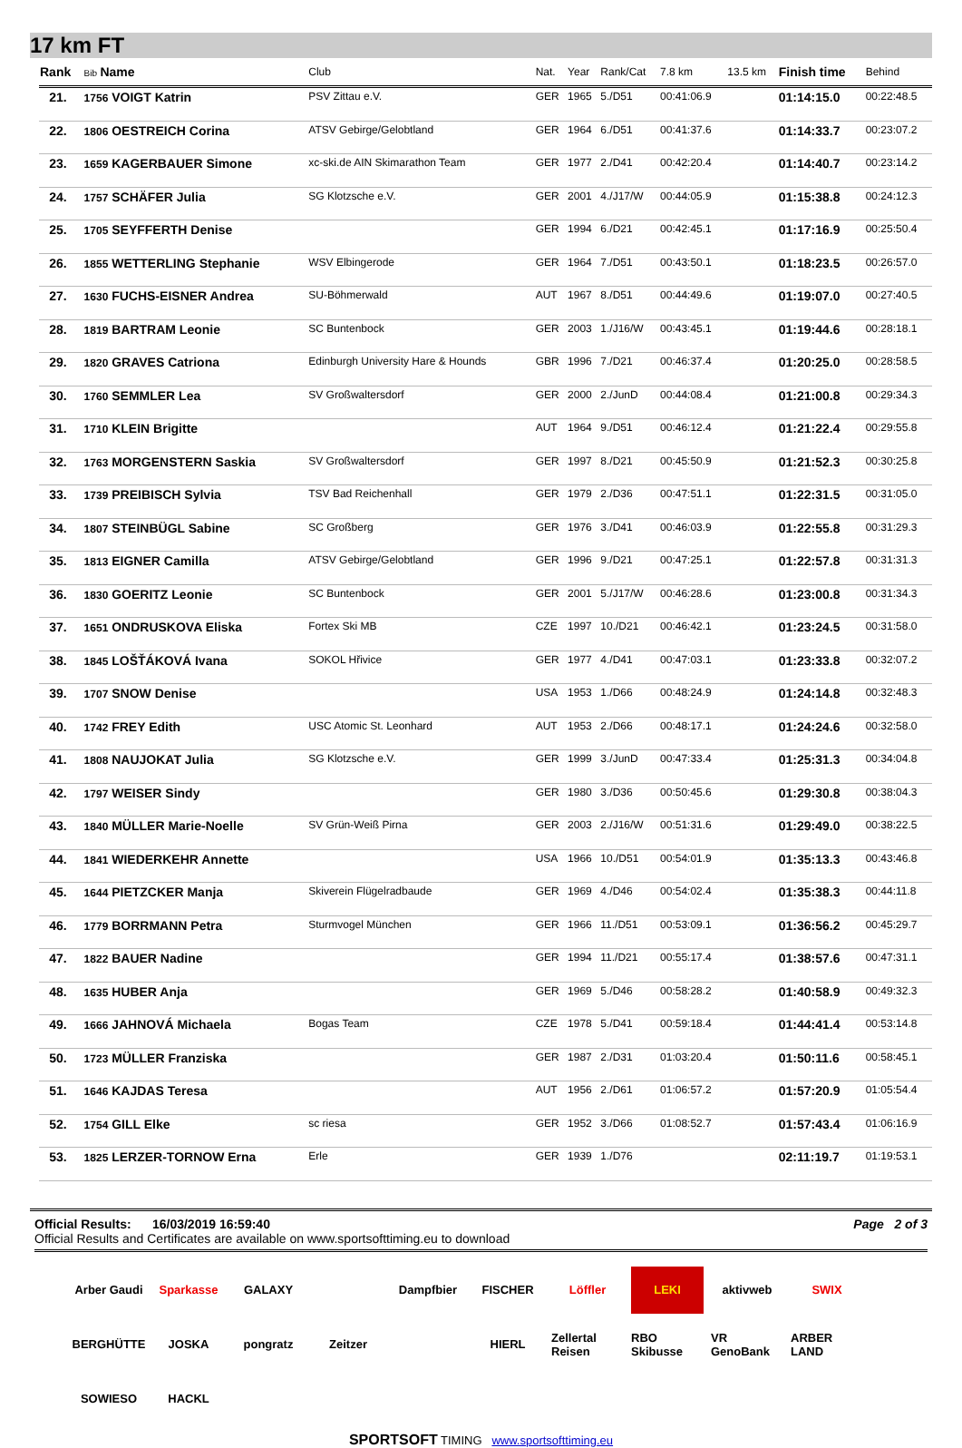17 km FT
| Rank | Bib Name | Club | Nat. | Year | Rank/Cat | 7.8 km | 13.5 km | Finish time | Behind |
| --- | --- | --- | --- | --- | --- | --- | --- | --- | --- |
| 21. | 1756 VOIGT Katrin | PSV Zittau e.V. | GER | 1965 | 5./D51 | 00:41:06.9 | | 01:14:15.0 | 00:22:48.5 |
| 22. | 1806 OESTREICH Corina | ATSV Gebirge/Gelobtland | GER | 1964 | 6./D51 | 00:41:37.6 | | 01:14:33.7 | 00:23:07.2 |
| 23. | 1659 KAGERBAUER Simone | xc-ski.de AIN Skimarathon Team | GER | 1977 | 2./D41 | 00:42:20.4 | | 01:14:40.7 | 00:23:14.2 |
| 24. | 1757 SCHÄFER Julia | SG Klotzsche e.V. | GER | 2001 | 4./J17/W | 00:44:05.9 | | 01:15:38.8 | 00:24:12.3 |
| 25. | 1705 SEYFFERTH Denise | | GER | 1994 | 6./D21 | 00:42:45.1 | | 01:17:16.9 | 00:25:50.4 |
| 26. | 1855 WETTERLING Stephanie | WSV Elbingerode | GER | 1964 | 7./D51 | 00:43:50.1 | | 01:18:23.5 | 00:26:57.0 |
| 27. | 1630 FUCHS-EISNER Andrea | SU-Böhmerwald | AUT | 1967 | 8./D51 | 00:44:49.6 | | 01:19:07.0 | 00:27:40.5 |
| 28. | 1819 BARTRAM Leonie | SC Buntenbock | GER | 2003 | 1./J16/W | 00:43:45.1 | | 01:19:44.6 | 00:28:18.1 |
| 29. | 1820 GRAVES Catriona | Edinburgh University Hare & Hounds | GBR | 1996 | 7./D21 | 00:46:37.4 | | 01:20:25.0 | 00:28:58.5 |
| 30. | 1760 SEMMLER Lea | SV Großwaltersdorf | GER | 2000 | 2./JunD | 00:44:08.4 | | 01:21:00.8 | 00:29:34.3 |
| 31. | 1710 KLEIN Brigitte | | AUT | 1964 | 9./D51 | 00:46:12.4 | | 01:21:22.4 | 00:29:55.8 |
| 32. | 1763 MORGENSTERN Saskia | SV Großwaltersdorf | GER | 1997 | 8./D21 | 00:45:50.9 | | 01:21:52.3 | 00:30:25.8 |
| 33. | 1739 PREIBISCH Sylvia | TSV Bad Reichenhall | GER | 1979 | 2./D36 | 00:47:51.1 | | 01:22:31.5 | 00:31:05.0 |
| 34. | 1807 STEINBÜGL Sabine | SC Großberg | GER | 1976 | 3./D41 | 00:46:03.9 | | 01:22:55.8 | 00:31:29.3 |
| 35. | 1813 EIGNER Camilla | ATSV Gebirge/Gelobtland | GER | 1996 | 9./D21 | 00:47:25.1 | | 01:22:57.8 | 00:31:31.3 |
| 36. | 1830 GOERITZ Leonie | SC Buntenbock | GER | 2001 | 5./J17/W | 00:46:28.6 | | 01:23:00.8 | 00:31:34.3 |
| 37. | 1651 ONDRUSKOVA Eliska | Fortex Ski MB | CZE | 1997 | 10./D21 | 00:46:42.1 | | 01:23:24.5 | 00:31:58.0 |
| 38. | 1845 LOŠŤÁKOVÁ Ivana | SOKOL Hřivice | GER | 1977 | 4./D41 | 00:47:03.1 | | 01:23:33.8 | 00:32:07.2 |
| 39. | 1707 SNOW Denise | | USA | 1953 | 1./D66 | 00:48:24.9 | | 01:24:14.8 | 00:32:48.3 |
| 40. | 1742 FREY Edith | USC Atomic St. Leonhard | AUT | 1953 | 2./D66 | 00:48:17.1 | | 01:24:24.6 | 00:32:58.0 |
| 41. | 1808 NAUJOKAT Julia | SG Klotzsche e.V. | GER | 1999 | 3./JunD | 00:47:33.4 | | 01:25:31.3 | 00:34:04.8 |
| 42. | 1797 WEISER Sindy | | GER | 1980 | 3./D36 | 00:50:45.6 | | 01:29:30.8 | 00:38:04.3 |
| 43. | 1840 MÜLLER Marie-Noelle | SV Grün-Weiß Pirna | GER | 2003 | 2./J16/W | 00:51:31.6 | | 01:29:49.0 | 00:38:22.5 |
| 44. | 1841 WIEDERKEHR Annette | | USA | 1966 | 10./D51 | 00:54:01.9 | | 01:35:13.3 | 00:43:46.8 |
| 45. | 1644 PIETZCKER Manja | Skiverein Flügelradbaude | GER | 1969 | 4./D46 | 00:54:02.4 | | 01:35:38.3 | 00:44:11.8 |
| 46. | 1779 BORRMANN Petra | Sturmvogel München | GER | 1966 | 11./D51 | 00:53:09.1 | | 01:36:56.2 | 00:45:29.7 |
| 47. | 1822 BAUER Nadine | | GER | 1994 | 11./D21 | 00:55:17.4 | | 01:38:57.6 | 00:47:31.1 |
| 48. | 1635 HUBER Anja | | GER | 1969 | 5./D46 | 00:58:28.2 | | 01:40:58.9 | 00:49:32.3 |
| 49. | 1666 JAHNOVÁ Michaela | Bogas Team | CZE | 1978 | 5./D41 | 00:59:18.4 | | 01:44:41.4 | 00:53:14.8 |
| 50. | 1723 MÜLLER Franziska | | GER | 1987 | 2./D31 | 01:03:20.4 | | 01:50:11.6 | 00:58:45.1 |
| 51. | 1646 KAJDAS Teresa | | AUT | 1956 | 2./D61 | 01:06:57.2 | | 01:57:20.9 | 01:05:54.4 |
| 52. | 1754 GILL Elke | sc riesa | GER | 1952 | 3./D66 | 01:08:52.7 | | 01:57:43.4 | 01:06:16.9 |
| 53. | 1825 LERZER-TORNOW Erna | Erle | GER | 1939 | 1./D76 | | | 02:11:19.7 | 01:19:53.1 |
Official Results: 16/03/2019 16:59:40 Page 2 of 3
Official Results and Certificates are available on www.sportsofttiming.eu to download
Arber Gaudi Sparkasse GALAXY Dampfbier FISCHER Löffler LEKI aktivweb SWIX BERGHÜTTE JOSKA pongratz Zeitzer HIERL Zellertal Reisen RBO Skibusse VR GenoBank ARBER LAND SOWIESO HACKL
SPORTSOFT TIMING www.sportsofttiming.eu